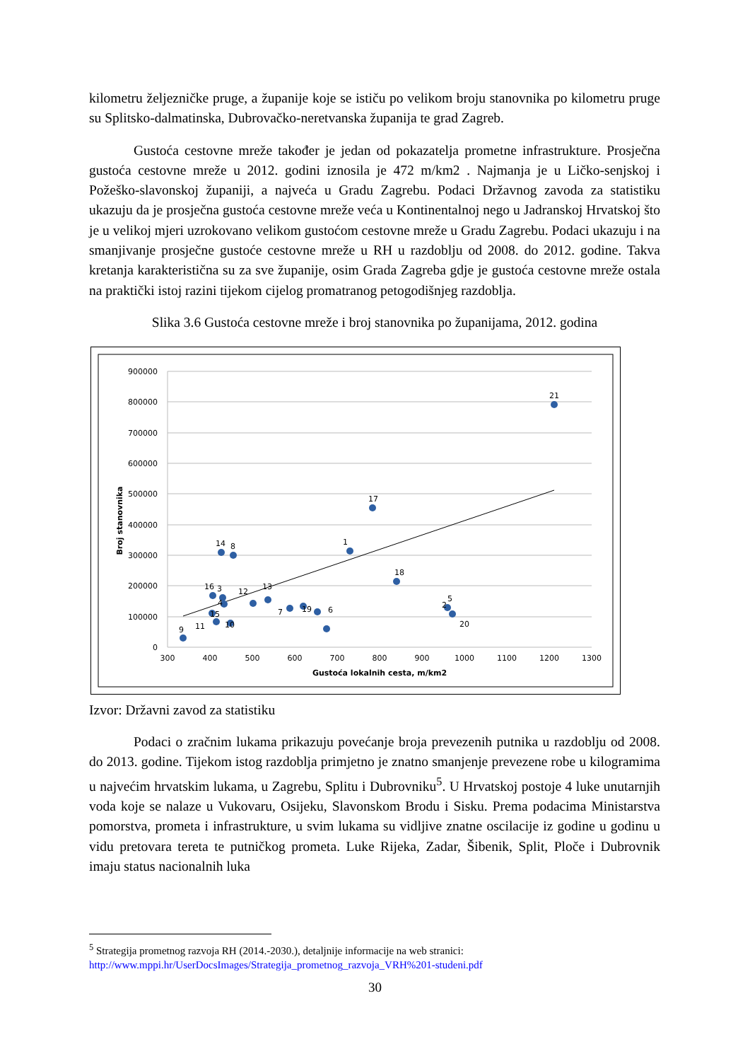kilometru željezničke pruge, a županije koje se ističu po velikom broju stanovnika po kilometru pruge su Splitsko-dalmatinska, Dubrovačko-neretvanska županija te grad Zagreb.
Gustoća cestovne mreže također je jedan od pokazatelja prometne infrastrukture. Prosječna gustoća cestovne mreže u 2012. godini iznosila je 472 m/km2 . Najmanja je u Ličko-senjskoj i Požeško-slavonskoj županiji, a najveća u Gradu Zagrebu. Podaci Državnog zavoda za statistiku ukazuju da je prosječna gustoća cestovne mreže veća u Kontinentalnoj nego u Jadranskoj Hrvatskoj što je u velikoj mjeri uzrokovano velikom gustoćom cestovne mreže u Gradu Zagrebu. Podaci ukazuju i na smanjivanje prosječne gustoće cestovne mreže u RH u razdoblju od 2008. do 2012. godine. Takva kretanja karakteristična su za sve županije, osim Grada Zagreba gdje je gustoća cestovne mreže ostala na praktički istoj razini tijekom cijelog promatranog petogodišnjeg razdoblja.
Slika 3.6 Gustoća cestovne mreže i broj stanovnika po županijama, 2012. godina
900000
800000
700000
600000
500000
400000
300000
200000
100000
0
300
400
500
600
700
800
900
1000
1100
1200
1300
Gustoća lokalnih cesta, m/km2
Broj stanovnika
21
17
1
14
8
18
16
3
12
13
5
4
15
10
7
19
6
2
20
11
9
Izvor: Državni zavod za statistiku
Podaci o zračnim lukama prikazuju povećanje broja prevezenih putnika u razdoblju od 2008. do 2013. godine. Tijekom istog razdoblja primjetno je znatno smanjenje prevezene robe u kilogramima u najvećim hrvatskim lukama, u Zagrebu, Splitu i Dubrovniku<sup>5</sup>. U Hrvatskoj postoje 4 luke unutarnjih voda koje se nalaze u Vukovaru, Osijeku, Slavonskom Brodu i Sisku. Prema podacima Ministarstva pomorstva, prometa i infrastrukture, u svim lukama su vidljive znatne oscilacije iz godine u godinu u vidu pretovara tereta te putničkog prometa. Luke Rijeka, Zadar, Šibenik, Split, Ploče i Dubrovnik imaju status nacionalnih luka
<sup>5</sup> Strategija prometnog razvoja RH (2014.-2030.), detaljnije informacije na web stranici:
http://www.mppi.hr/UserDocsImages/Strategija_prometnog_razvoja_VRH%201-studeni.pdf
30